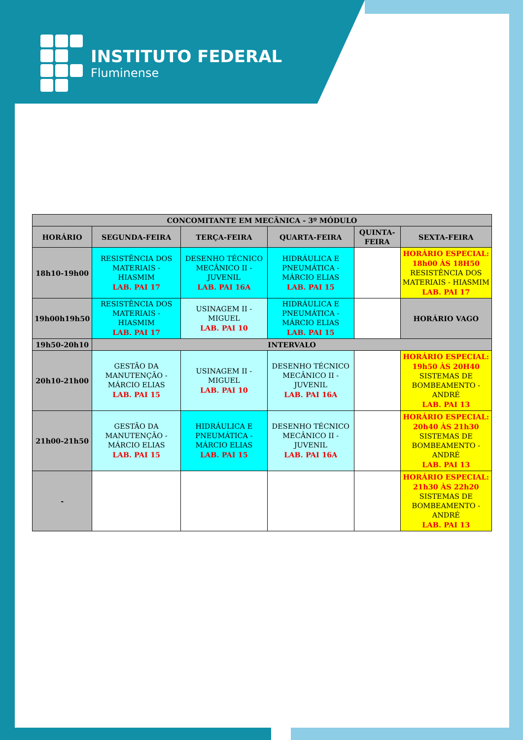INSTITUTO FEDERAL
Fluminense
| CONCOMITANTE EM MECÂNICA - 3º MÓDULO | | | | | |
| --- | --- | --- | --- | --- | --- |
| HORÁRIO | SEGUNDA-FEIRA | TERÇA-FEIRA | QUARTA-FEIRA | QUINTA-FEIRA | SEXTA-FEIRA |
| 18h10-19h00 | RESISTÊNCIA DOS MATERIAIS - HIASMIM LAB. PAI 17 | DESENHO TÉCNICO MECÂNICO II - JUVENIL LAB. PAI 16A | HIDRÁULICA E PNEUMÁTICA - MÁRCIO ELIAS LAB. PAI 15 | | HORÁRIO ESPECIAL: 18h00 ÀS 18H50 RESISTÊNCIA DOS MATERIAIS - HIASMIM LAB. PAI 17 |
| 19h00h19h50 | RESISTÊNCIA DOS MATERIAIS - HIASMIM LAB. PAI 17 | USINAGEM II - MIGUEL LAB. PAI 10 | HIDRÁULICA E PNEUMÁTICA - MÁRCIO ELIAS LAB. PAI 15 | | HORÁRIO VAGO |
| 19h50-20h10 | INTERVALO | | | | |
| 20h10-21h00 | GESTÃO DA MANUTENÇÃO - MÁRCIO ELIAS LAB. PAI 15 | USINAGEM II - MIGUEL LAB. PAI 10 | DESENHO TÉCNICO MECÂNICO II - JUVENIL LAB. PAI 16A | | HORÁRIO ESPECIAL: 19h50 ÀS 20H40 SISTEMAS DE BOMBEAMENTO - ANDRÉ LAB. PAI 13 |
| 21h00-21h50 | GESTÃO DA MANUTENÇÃO - MÁRCIO ELIAS LAB. PAI 15 | HIDRÁULICA E PNEUMÁTICA - MÁRCIO ELIAS LAB. PAI 15 | DESENHO TÉCNICO MECÂNICO II - JUVENIL LAB. PAI 16A | | HORÁRIO ESPECIAL: 20h40 ÀS 21h30 SISTEMAS DE BOMBEAMENTO - ANDRÉ LAB. PAI 13 |
| - | | | | | HORÁRIO ESPECIAL: 21h30 ÀS 22h20 SISTEMAS DE BOMBEAMENTO - ANDRÉ LAB. PAI 13 |